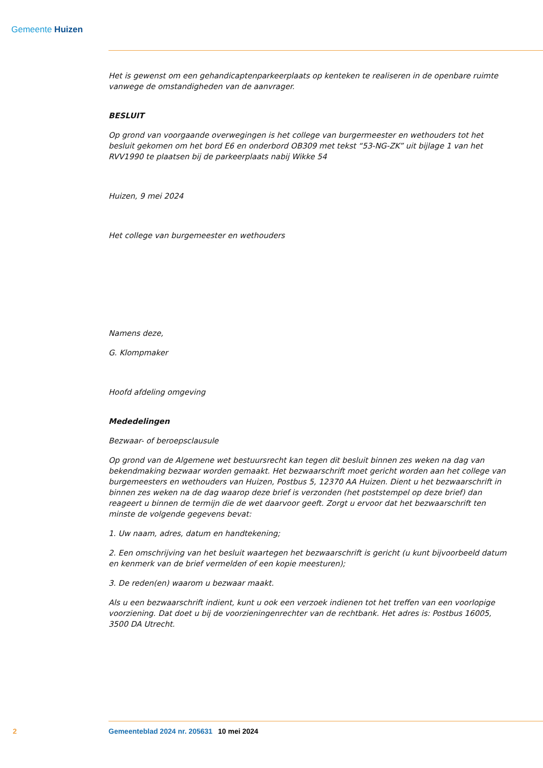Gemeente Huizen
Het is gewenst om een gehandicaptenparkeerplaats op kenteken te realiseren in de openbare ruimte vanwege de omstandigheden van de aanvrager.
BESLUIT
Op grond van voorgaande overwegingen is het college van burgermeester en wethouders tot het besluit gekomen om het bord E6 en onderbord OB309 met tekst “53-NG-ZK” uit bijlage 1 van het RVV1990 te plaatsen bij de parkeerplaats nabij Wikke 54
Huizen, 9 mei 2024
Het college van burgemeester en wethouders
Namens deze,
G. Klompmaker
Hoofd afdeling omgeving
Mededelingen
Bezwaar- of beroepsclausule
Op grond van de Algemene wet bestuursrecht kan tegen dit besluit binnen zes weken na dag van bekendmaking bezwaar worden gemaakt. Het bezwaarschrift moet gericht worden aan het college van burgemeesters en wethouders van Huizen, Postbus 5, 12370 AA Huizen. Dient u het bezwaarschrift in binnen zes weken na de dag waarop deze brief is verzonden (het poststempel op deze brief) dan reageert u binnen de termijn die de wet daarvoor geeft. Zorgt u ervoor dat het bezwaarschrift ten minste de volgende gegevens bevat:
1. Uw naam, adres, datum en handtekening;
2. Een omschrijving van het besluit waartegen het bezwaarschrift is gericht (u kunt bijvoorbeeld datum en kenmerk van de brief vermelden of een kopie meesturen);
3. De reden(en) waarom u bezwaar maakt.
Als u een bezwaarschrift indient, kunt u ook een verzoek indienen tot het treffen van een voorlopige voorziening. Dat doet u bij de voorzieningenrechter van de rechtbank. Het adres is: Postbus 16005, 3500 DA Utrecht.
2 Gemeenteblad 2024 nr. 205631 10 mei 2024